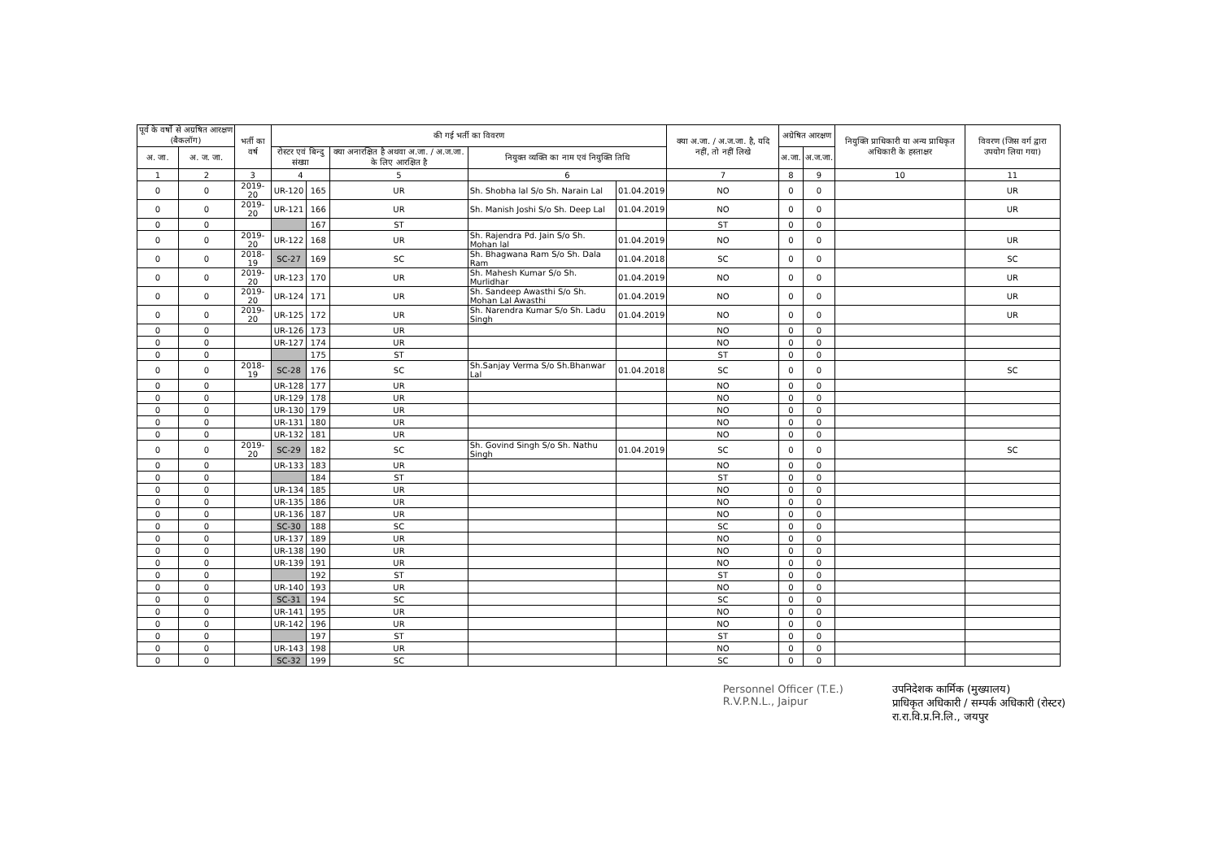| पूर्व के वर्षो से अग्रषित आरक्षण (बैकलॉग) | | भर्ती का वर्ष | की गई भर्ती का विवरण | | | | | क्या अ.जा. / अ.ज.जा. है, यदि नहीं, तो नहीं लिखे | अग्रेषित आरक्षण | | नियुक्ति प्राधिकारी या अन्य प्राधिकृत अधिकारी के हस्ताक्षर | विवरण (जिस वर्ग द्वारा उपयोग लिया गया) |
| --- | --- | --- | --- | --- | --- | --- | --- | --- | --- | --- | --- | --- |
| अ. जा. | अ. ज. जा. | | रोस्टर एवं बिन्दु संख्या | | क्या अनारक्षित है अथवा अ.जा. / अ.ज.जा. के लिए आरक्षित है | नियुक्त व्यक्ति का नाम एवं नियुक्ति तिथि | | | अ.जा. | अ.ज.जा. | | |
| 1 | 2 | 3 | 4 | | 5 | 6 | | 7 | 8 | 9 | 10 | 11 |
| 0 | 0 | 2019-20 | UR-120 | 165 | UR | Sh. Shobha lal S/o Sh. Narain Lal | 01.04.2019 | NO | 0 | 0 | | UR |
| 0 | 0 | 2019-20 | UR-121 | 166 | UR | Sh. Manish Joshi S/o Sh. Deep Lal | 01.04.2019 | NO | 0 | 0 | | UR |
| 0 | 0 | | | 167 | ST | | | ST | 0 | 0 | | |
| 0 | 0 | 2019-20 | UR-122 | 168 | UR | Sh. Rajendra Pd. Jain S/o Sh. Mohan lal | 01.04.2019 | NO | 0 | 0 | | UR |
| 0 | 0 | 2018-19 | SC-27 | 169 | SC | Sh. Bhagwana Ram S/o Sh. Dala Ram | 01.04.2018 | SC | 0 | 0 | | SC |
| 0 | 0 | 2019-20 | UR-123 | 170 | UR | Sh. Mahesh Kumar S/o Sh. Murlidhar | 01.04.2019 | NO | 0 | 0 | | UR |
| 0 | 0 | 2019-20 | UR-124 | 171 | UR | Sh. Sandeep Awasthi S/o Sh. Mohan Lal Awasthi | 01.04.2019 | NO | 0 | 0 | | UR |
| 0 | 0 | 2019-20 | UR-125 | 172 | UR | Sh. Narendra Kumar S/o Sh. Ladu Singh | 01.04.2019 | NO | 0 | 0 | | UR |
| 0 | 0 | | UR-126 | 173 | UR | | | NO | 0 | 0 | | |
| 0 | 0 | | UR-127 | 174 | UR | | | NO | 0 | 0 | | |
| 0 | 0 | | | 175 | ST | | | ST | 0 | 0 | | |
| 0 | 0 | 2018-19 | SC-28 | 176 | SC | Sh.Sanjay Verma S/o Sh.Bhanwar Lal | 01.04.2018 | SC | 0 | 0 | | SC |
| 0 | 0 | | UR-128 | 177 | UR | | | NO | 0 | 0 | | |
| 0 | 0 | | UR-129 | 178 | UR | | | NO | 0 | 0 | | |
| 0 | 0 | | UR-130 | 179 | UR | | | NO | 0 | 0 | | |
| 0 | 0 | | UR-131 | 180 | UR | | | NO | 0 | 0 | | |
| 0 | 0 | | UR-132 | 181 | UR | | | NO | 0 | 0 | | |
| 0 | 0 | 2019-20 | SC-29 | 182 | SC | Sh. Govind Singh S/o Sh. Nathu Singh | 01.04.2019 | SC | 0 | 0 | | SC |
| 0 | 0 | | UR-133 | 183 | UR | | | NO | 0 | 0 | | |
| 0 | 0 | | | 184 | ST | | | ST | 0 | 0 | | |
| 0 | 0 | | UR-134 | 185 | UR | | | NO | 0 | 0 | | |
| 0 | 0 | | UR-135 | 186 | UR | | | NO | 0 | 0 | | |
| 0 | 0 | | UR-136 | 187 | UR | | | NO | 0 | 0 | | |
| 0 | 0 | | SC-30 | 188 | SC | | | SC | 0 | 0 | | |
| 0 | 0 | | UR-137 | 189 | UR | | | NO | 0 | 0 | | |
| 0 | 0 | | UR-138 | 190 | UR | | | NO | 0 | 0 | | |
| 0 | 0 | | UR-139 | 191 | UR | | | NO | 0 | 0 | | |
| 0 | 0 | | | 192 | ST | | | ST | 0 | 0 | | |
| 0 | 0 | | UR-140 | 193 | UR | | | NO | 0 | 0 | | |
| 0 | 0 | | SC-31 | 194 | SC | | | SC | 0 | 0 | | |
| 0 | 0 | | UR-141 | 195 | UR | | | NO | 0 | 0 | | |
| 0 | 0 | | UR-142 | 196 | UR | | | NO | 0 | 0 | | |
| 0 | 0 | | | 197 | ST | | | ST | 0 | 0 | | |
| 0 | 0 | | UR-143 | 198 | UR | | | NO | 0 | 0 | | |
| 0 | 0 | | SC-32 | 199 | SC | | | SC | 0 | 0 | | |
Personnel Officer (T.E.)
R.V.P.N.L., Jaipur
उपनिदेशक कार्मिक (मुख्यालय)
प्राधिकृत अधिकारी / सम्पर्क अधिकारी (रोस्टर)
रा.रा.वि.प्र.नि.लि., जयपुर